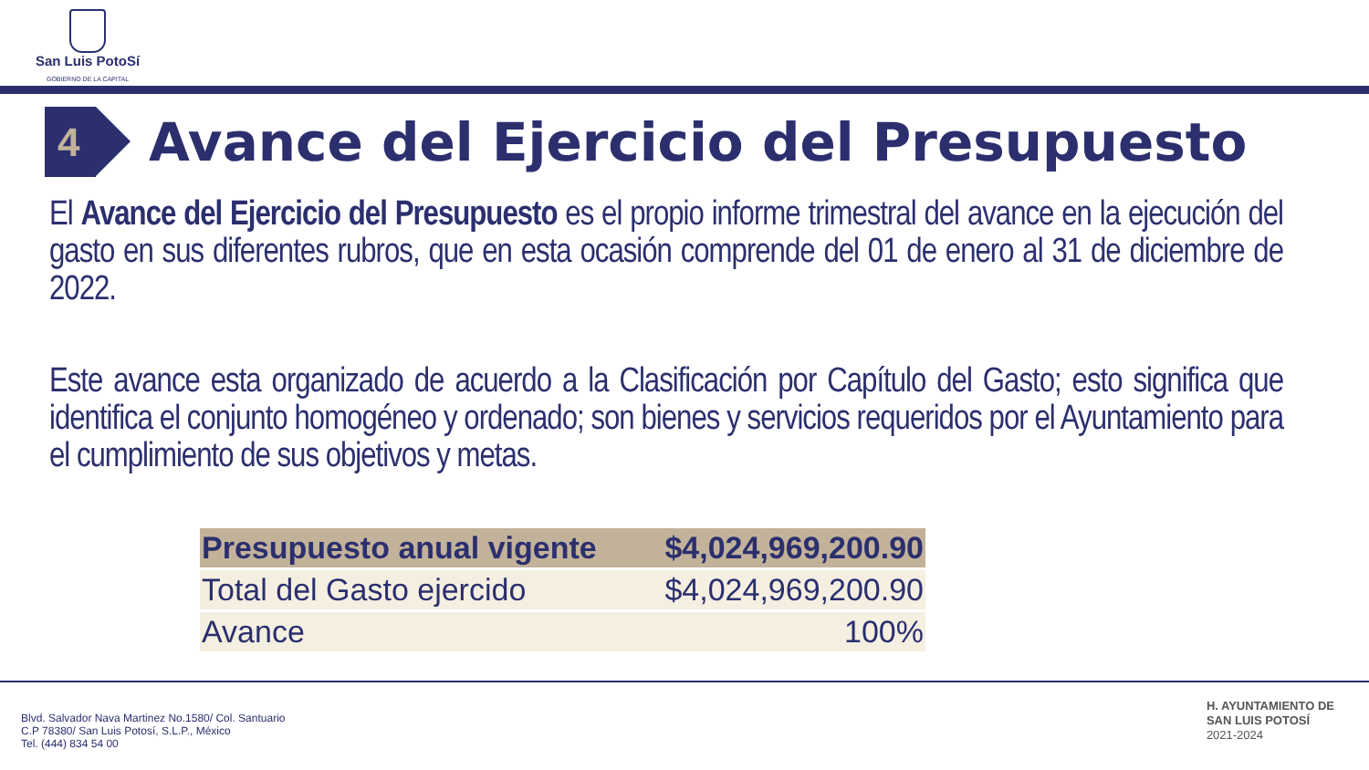San Luis PotoSí
GOBIERNO DE LA CAPITAL
4
Avance del Ejercicio del Presupuesto
El Avance del Ejercicio del Presupuesto es el propio informe trimestral del avance en la ejecución del gasto en sus diferentes rubros, que en esta ocasión comprende del 01 de enero al 31 de diciembre de 2022.
Este avance esta organizado de acuerdo a la Clasificación por Capítulo del Gasto; esto significa que identifica el conjunto homogéneo y ordenado; son bienes y servicios requeridos por el Ayuntamiento para el cumplimiento de sus objetivos y metas.
| Presupuesto anual vigente | $4,024,969,200.90 |
| Total del Gasto ejercido | $4,024,969,200.90 |
| Avance | 100% |
Blvd. Salvador Nava Martinez No.1580/ Col. Santuario
C.P 78380/ San Luis Potosí, S.L.P., México
Tel. (444) 834 54 00
H. AYUNTAMIENTO DE
SAN LUIS POTOSÍ
2021-2024